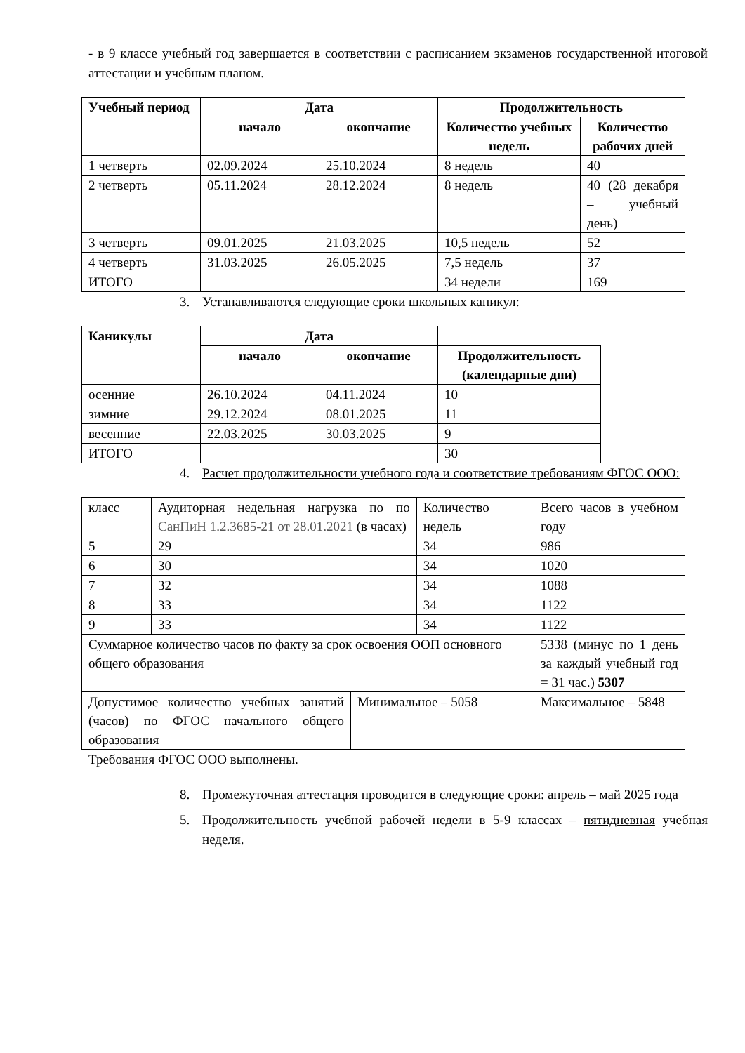- в 9 классе учебный год завершается в соответствии с расписанием экзаменов государственной итоговой аттестации и учебным планом.
| Учебный период | Дата | | Продолжительность | |
| --- | --- | --- | --- | --- |
| | начало | окончание | Количество учебных недель | Количество рабочих дней |
| 1 четверть | 02.09.2024 | 25.10.2024 | 8 недель | 40 |
| 2 четверть | 05.11.2024 | 28.12.2024 | 8 недель | 40 (28 декабря – учебный день) |
| 3 четверть | 09.01.2025 | 21.03.2025 | 10,5 недель | 52 |
| 4 четверть | 31.03.2025 | 26.05.2025 | 7,5 недель | 37 |
| ИТОГО | | | 34 недели | 169 |
3. Устанавливаются следующие сроки школьных каникул:
| Каникулы | Дата | | |
| | начало | окончание | Продолжительность (календарные дни) |
| осенние | 26.10.2024 | 04.11.2024 | 10 |
| зимние | 29.12.2024 | 08.01.2025 | 11 |
| весенние | 22.03.2025 | 30.03.2025 | 9 |
| ИТОГО | | | 30 |
4. Расчет продолжительности учебного года и соответствие требованиям ФГОС ООО:
| класс | Аудиторная недельная нагрузка по по СанПиН 1.2.3685-21 от 28.01.2021 (в часах) | | Количество недель | | Всего часов в учебном году |
| 5 | 29 | | 34 | | 986 |
| 6 | 30 | | 34 | | 1020 |
| 7 | 32 | | 34 | | 1088 |
| 8 | 33 | | 34 | | 1122 |
| 9 | 33 | | 34 | | 1122 |
| Суммарное количество часов по факту за срок освоения ООП основного общего образования | | | | | 5338 (минус по 1 день за каждый учебный год = 31 час.) 5307 |
| Допустимое количество учебных занятий (часов) по ФГОС начального общего образования | | Минимальное – 5058 | | Максимальное – 5848 | |
Требования ФГОС ООО выполнены.
8. Промежуточная аттестация проводится в следующие сроки: апрель – май 2025 года
5. Продолжительность учебной рабочей недели в 5-9 классах – пятидневная учебная неделя.